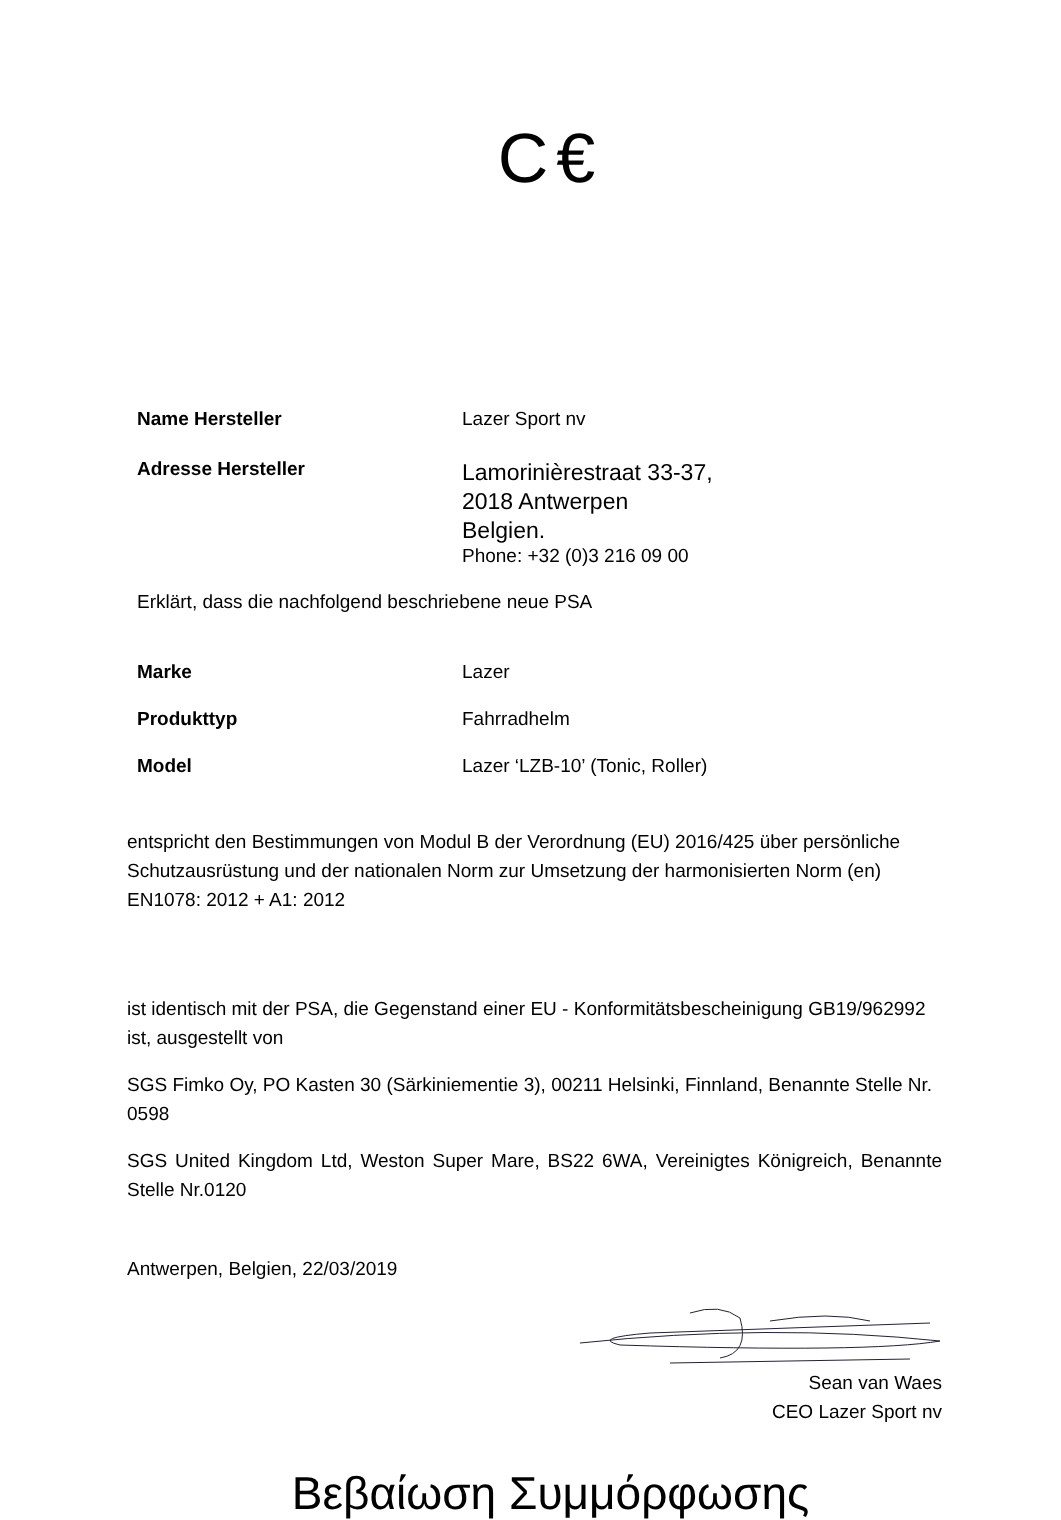C€
Name Hersteller Lazer Sport nv
Adresse Hersteller
Lamorinièrestraat 33-37,
2018 Antwerpen
Belgien.
Phone: +32 (0)3 216 09 00
Erklärt, dass die nachfolgend beschriebene neue PSA
Marke Lazer
Produkttyp Fahrradhelm
Model Lazer ‘LZB-10’ (Tonic, Roller)
entspricht den Bestimmungen von Modul B der Verordnung (EU) 2016/425 über persönliche Schutzausrüstung und der nationalen Norm zur Umsetzung der harmonisierten Norm (en) EN1078: 2012 + A1: 2012
ist identisch mit der PSA, die Gegenstand einer EU - Konformitätsbescheinigung GB19/962992 ist, ausgestellt von
SGS Fimko Oy, PO Kasten 30 (Särkiniementie 3), 00211 Helsinki, Finnland, Benannte Stelle Nr. 0598
SGS United Kingdom Ltd, Weston Super Mare, BS22 6WA, Vereinigtes Königreich, Benannte Stelle Nr.0120
Antwerpen, Belgien, 22/03/2019
Sean van Waes
CEO Lazer Sport nv
Βεβαίωση Συμμόρφωσης